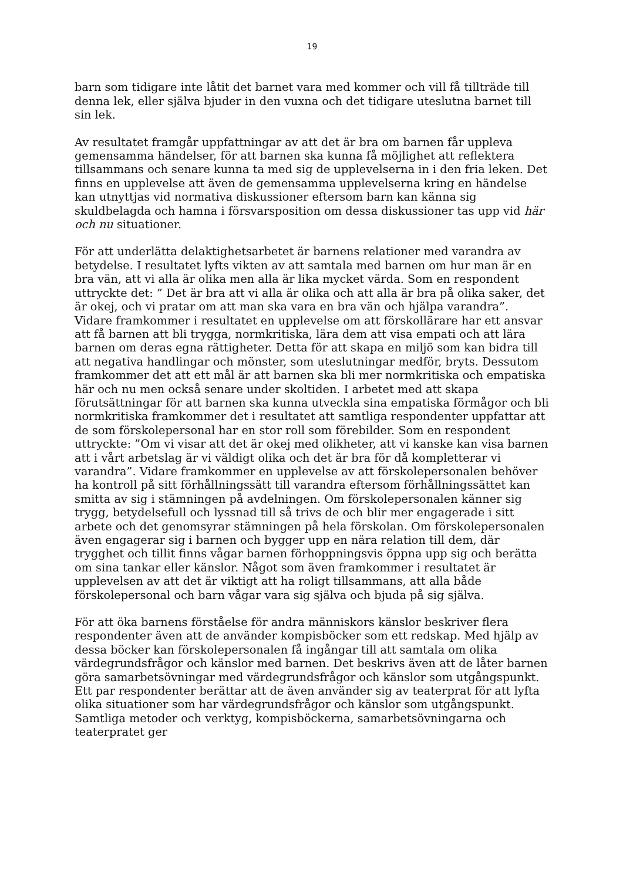19
barn som tidigare inte låtit det barnet vara med kommer och vill få tillträde till denna lek, eller själva bjuder in den vuxna och det tidigare uteslutna barnet till sin lek.
Av resultatet framgår uppfattningar av att det är bra om barnen får uppleva gemensamma händelser, för att barnen ska kunna få möjlighet att reflektera tillsammans och senare kunna ta med sig de upplevelserna in i den fria leken. Det finns en upplevelse att även de gemensamma upplevelserna kring en händelse kan utnyttjas vid normativa diskussioner eftersom barn kan känna sig skuldbelagda och hamna i försvarsposition om dessa diskussioner tas upp vid här och nu situationer.
För att underlätta delaktighetsarbetet är barnens relationer med varandra av betydelse. I resultatet lyfts vikten av att samtala med barnen om hur man är en bra vän, att vi alla är olika men alla är lika mycket värda. Som en respondent uttryckte det: ” Det är bra att vi alla är olika och att alla är bra på olika saker, det är okej, och vi pratar om att man ska vara en bra vän och hjälpa varandra”. Vidare framkommer i resultatet en upplevelse om att förskollärare har ett ansvar att få barnen att bli trygga, normkritiska, lära dem att visa empati och att lära barnen om deras egna rättigheter. Detta för att skapa en miljö som kan bidra till att negativa handlingar och mönster, som uteslutningar medför, bryts. Dessutom framkommer det att ett mål är att barnen ska bli mer normkritiska och empatiska här och nu men också senare under skoltiden. I arbetet med att skapa förutsättningar för att barnen ska kunna utveckla sina empatiska förmågor och bli normkritiska framkommer det i resultatet att samtliga respondenter uppfattar att de som förskolepersonal har en stor roll som förebilder. Som en respondent uttryckte: ”Om vi visar att det är okej med olikheter, att vi kanske kan visa barnen att i vårt arbetslag är vi väldigt olika och det är bra för då kompletterar vi varandra”. Vidare framkommer en upplevelse av att förskolepersonalen behöver ha kontroll på sitt förhållningssätt till varandra eftersom förhållningssättet kan smitta av sig i stämningen på avdelningen. Om förskolepersonalen känner sig trygg, betydelsefull och lyssnad till så trivs de och blir mer engagerade i sitt arbete och det genomsyrar stämningen på hela förskolan. Om förskolepersonalen även engagerar sig i barnen och bygger upp en nära relation till dem, där trygghet och tillit finns vågar barnen förhoppningsvis öppna upp sig och berätta om sina tankar eller känslor. Något som även framkommer i resultatet är upplevelsen av att det är viktigt att ha roligt tillsammans, att alla både förskolepersonal och barn vågar vara sig själva och bjuda på sig själva.
För att öka barnens förståelse för andra människors känslor beskriver flera respondenter även att de använder kompisböcker som ett redskap. Med hjälp av dessa böcker kan förskolepersonalen få ingångar till att samtala om olika värdegrundsfrågor och känslor med barnen. Det beskrivs även att de låter barnen göra samarbetsövningar med värdegrundsfrågor och känslor som utgångspunkt. Ett par respondenter berättar att de även använder sig av teaterprat för att lyfta olika situationer som har värdegrundsfrågor och känslor som utgångspunkt. Samtliga metoder och verktyg, kompisböckerna, samarbetsövningarna och teaterpratet ger